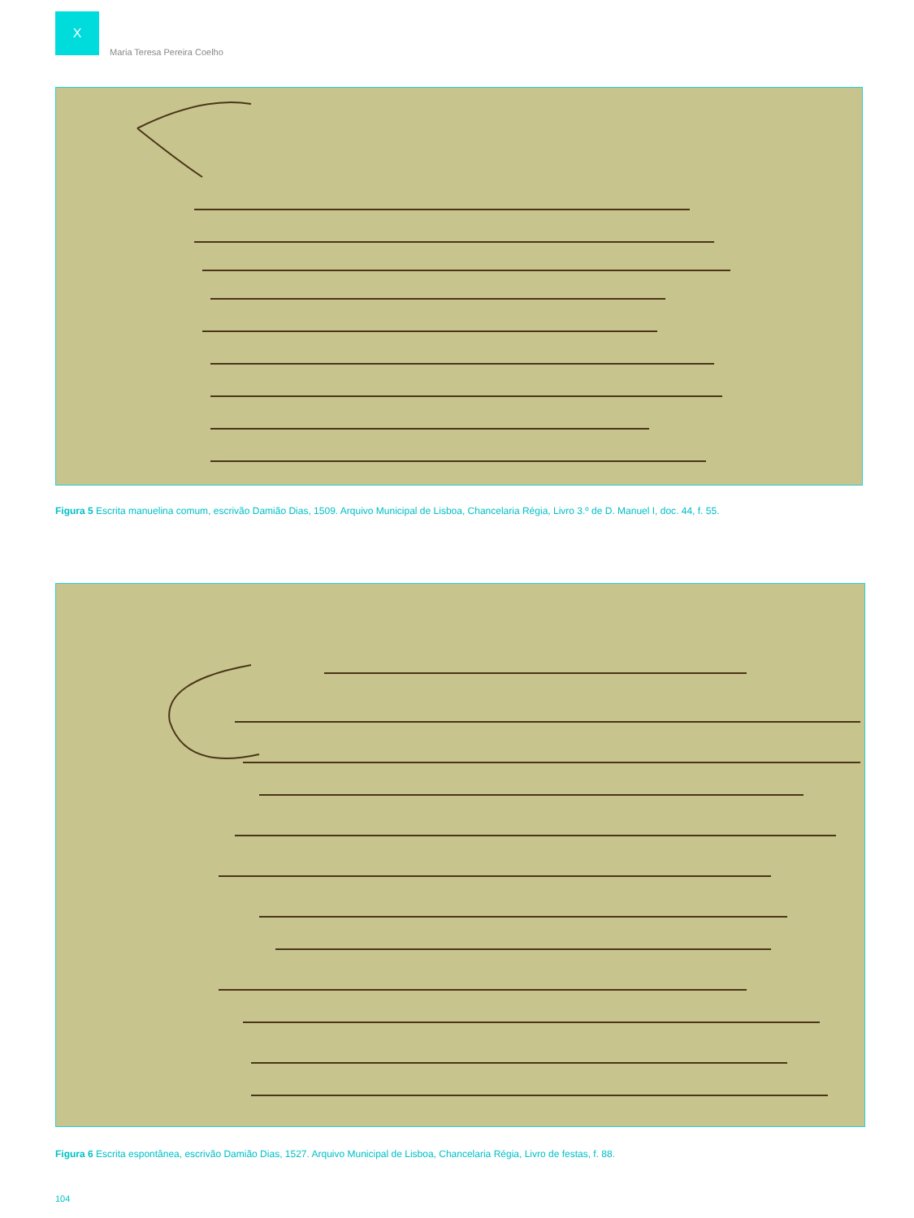X
Maria Teresa Pereira Coelho
Figura 5 Escrita manuelina comum, escrivão Damião Dias, 1509. Arquivo Municipal de Lisboa, Chancelaria Régia, Livro 3.º de D. Manuel I, doc. 44, f. 55.
Figura 6 Escrita espontânea, escrivão Damião Dias, 1527. Arquivo Municipal de Lisboa, Chancelaria Régia, Livro de festas, f. 88.
104